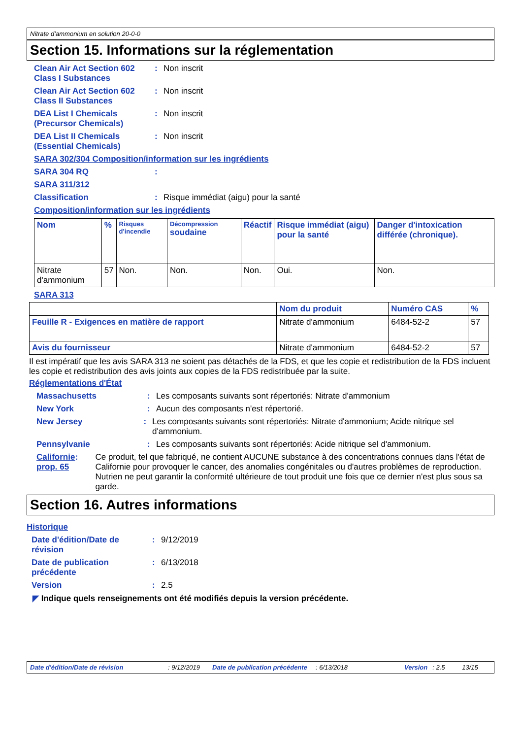Nitrate d’ammonium en solution 20-0-0
Section 15. Informations sur la réglementation
Clean Air Act Section 602 Class I Substances
: Non inscrit
Clean Air Act Section 602 Class II Substances
: Non inscrit
DEA List I Chemicals (Precursor Chemicals)
: Non inscrit
DEA List II Chemicals (Essential Chemicals)
: Non inscrit
SARA 302/304 Composition/information sur les ingrédients
SARA 304 RQ :
SARA 311/312
Classification : Risque immédiat (aigu) pour la santé
Composition/information sur les ingrédients
| Nom | % | Risques d'incendie | Décompression soudaine | Réactif | Risque immédiat (aigu) pour la santé | Danger d'intoxication différée (chronique). |
| --- | --- | --- | --- | --- | --- | --- |
| Nitrate d'ammonium | 57 | Non. | Non. | Non. | Oui. | Non. |
SARA 313
| | Nom du produit | Numéro CAS | % |
| --- | --- | --- | --- |
| Feuille R - Exigences en matière de rapport | Nitrate d'ammonium | 6484-52-2 | 57 |
| Avis du fournisseur | Nitrate d'ammonium | 6484-52-2 | 57 |
Il est impératif que les avis SARA 313 ne soient pas détachés de la FDS, et que les copie et redistribution de la FDS incluent les copie et redistribution des avis joints aux copies de la FDS redistribuée par la suite.
Réglementations d'État
Massachusetts : Les composants suivants sont répertoriés: Nitrate d'ammonium
New York : Aucun des composants n'est répertorié.
New Jersey : Les composants suivants sont répertoriés: Nitrate d'ammonium; Acide nitrique sel d'ammonium.
Pennsylvanie : Les composants suivants sont répertoriés: Acide nitrique sel d'ammonium.
Californie prop. 65 : Ce produit, tel que fabriqué, ne contient AUCUNE substance à des concentrations connues dans l'état de Californie pour provoquer le cancer, des anomalies congénitales ou d'autres problèmes de reproduction. Nutrien ne peut garantir la conformité ultérieure de tout produit une fois que ce dernier n'est plus sous sa garde.
Section 16. Autres informations
Historique
Date d'édition/Date de révision
: 9/12/2019
Date de publication précédente
: 6/13/2018
Version : 2.5
◤ Indique quels renseignements ont été modifiés depuis la version précédente.
Date d'édition/Date de révision: 9/12/2019 Date de publication précédente: 6/13/2018 Version: 2.5 13/15